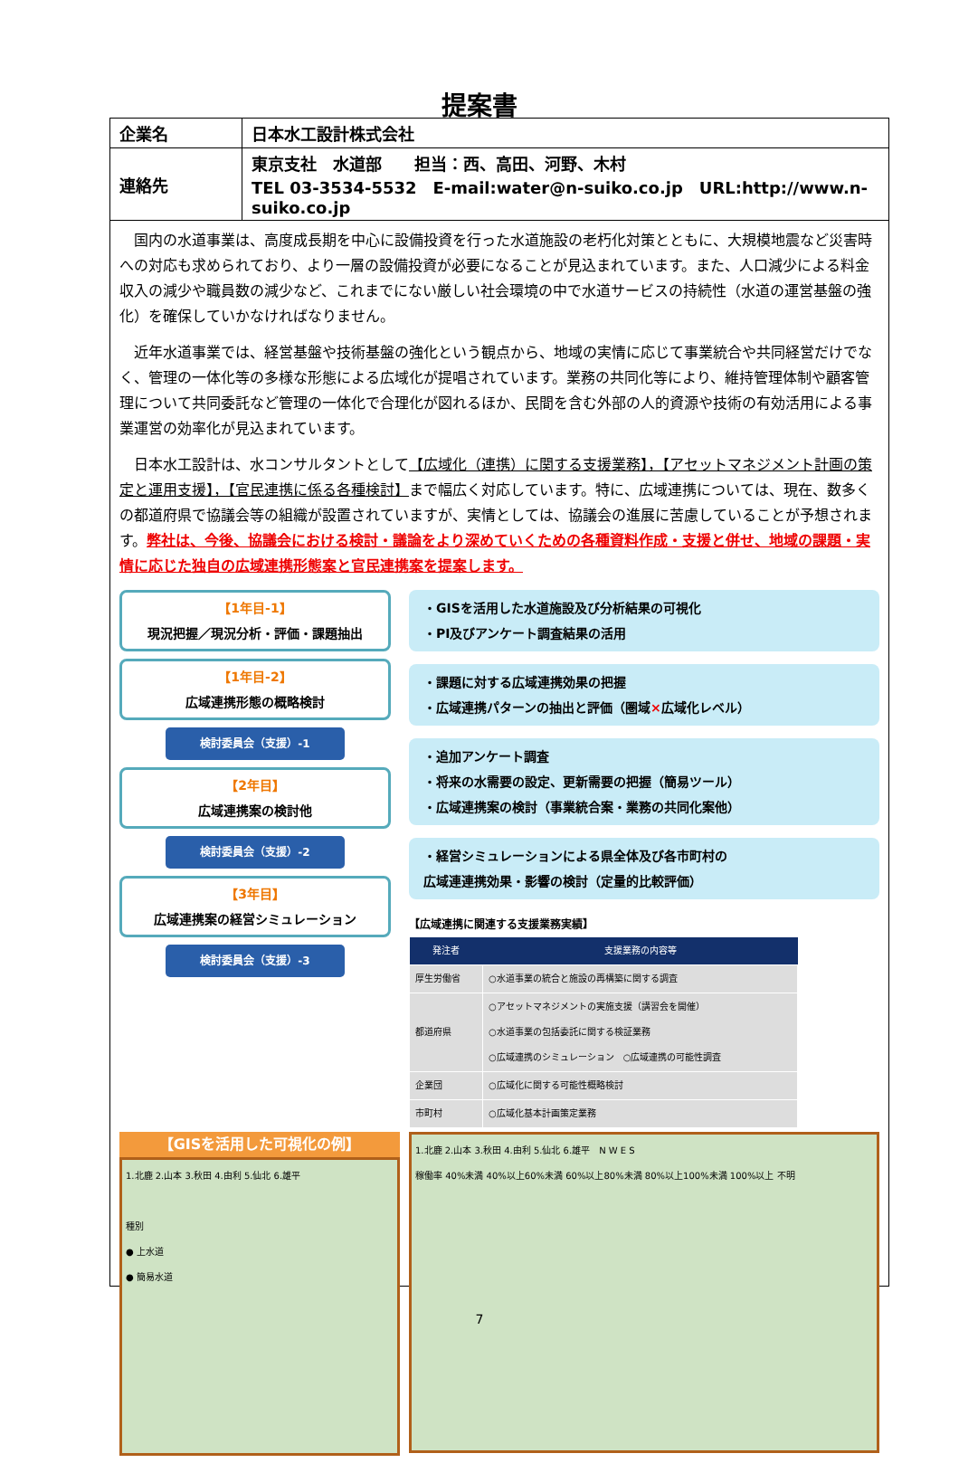提案書
| 企業名 | 日本水工設計株式会社 |
| 連絡先 | 東京支社 水道部 担当：西、高田、河野、木村 TEL 03-3534-5532 E-mail:water@n-suiko.co.jp URL:http://www.n-suiko.co.jp |
国内の水道事業は、高度成長期を中心に設備投資を行った水道施設の老朽化対策とともに、大規模地震など災害時への対応も求められており、より一層の設備投資が必要になることが見込まれています。また、人口減少による料金収入の減少や職員数の減少など、これまでにない厳しい社会環境の中で水道サービスの持続性（水道の運営基盤の強化）を確保していかなければなりません。
近年水道事業では、経営基盤や技術基盤の強化という観点から、地域の実情に応じて事業統合や共同経営だけでなく、管理の一体化等の多様な形態による広域化が提唱されています。業務の共同化等により、維持管理体制や顧客管理について共同委託など管理の一体化で合理化が図れるほか、民間を含む外部の人的資源や技術の有効活用による事業運営の効率化が見込まれています。
日本水工設計は、水コンサルタントとして【広域化（連携）に関する支援業務】，【アセットマネジメント計画の策定と運用支援】，【官民連携に係る各種検討】まで幅広く対応しています。特に、広域連携については、現在、数多くの都道府県で協議会等の組織が設置されていますが、実情としては、協議会の進展に苦慮していることが予想されます。弊社は、今後、協議会における検討・議論をより深めていくための各種資料作成・支援と併せ、地域の課題・実情に応じた独自の広域連携形態案と官民連携案を提案します。
【1年目-1】
現況把握／現況分析・評価・課題抽出
【1年目-2】
広域連携形態の概略検討
検討委員会（支援）-1
【2年目】
広域連携案の検討他
検討委員会（支援）-2
【3年目】
広域連携案の経営シミュレーション
検討委員会（支援）-3
・GISを活用した水道施設及び分析結果の可視化
・PI及びアンケート調査結果の活用
・課題に対する広域連携効果の把握
・広域連携パターンの抽出と評価（圏域×広域化レベル）
・追加アンケート調査
・将来の水需要の設定、更新需要の把握（簡易ツール）
・広域連携案の検討（事業統合案・業務の共同化案他）
・経営シミュレーションによる県全体及び各市町村の
広域連連携効果・影響の検討（定量的比較評価）
【広域連携に関連する支援業務実績】
| 発注者 | 支援業務の内容等 |
| --- | --- |
| 厚生労働省 | ○水道事業の統合と施設の再構築に関する調査 |
| 都道府県 | ○アセットマネジメントの実施支援（講習会を開催） ○水道事業の包括委託に関する検証業務 ○広域連携のシミュレーション ○広域連携の可能性調査 |
| 企業団 | ○広域化に関する可能性概略検討 |
| 市町村 | ○広域化基本計画策定業務 |
【GISを活用した可視化の例】
1.北鹿 2.山本 3.秋田 4.由利 5.仙北 6.雄平
種別
● 上水道
● 簡易水道
1.北鹿 2.山本 3.秋田 4.由利 5.仙北 6.雄平　N W E S
稼働率 40%未満 40%以上60%未満 60%以上80%未満 80%以上100%未満 100%以上 不明
7